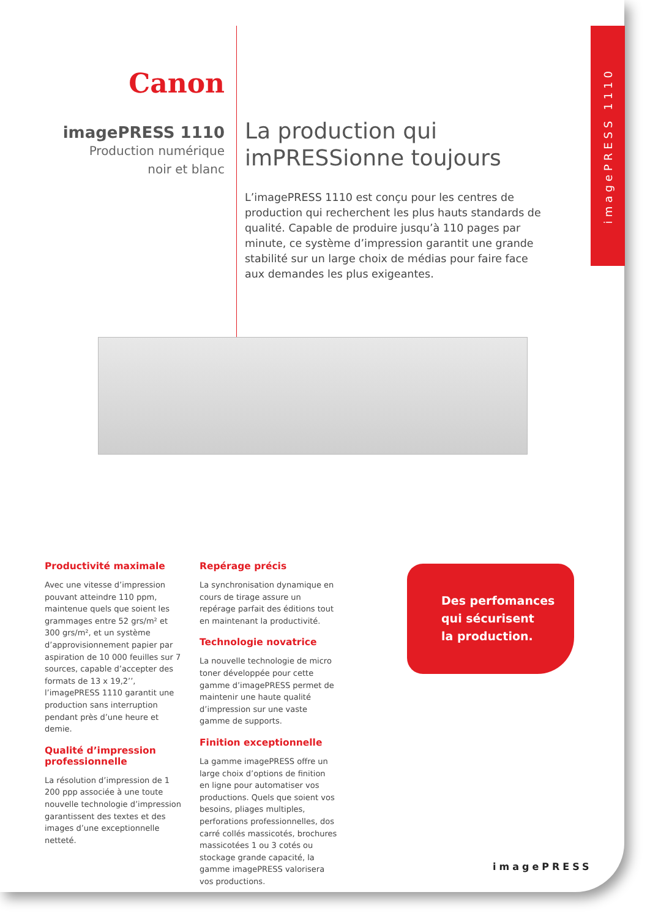imagePRESS 1110
Canon
imagePRESS 1110
Production numérique
noir et blanc
La production qui imPRESSionne toujours
L’imagePRESS 1110 est conçu pour les centres de production qui recherchent les plus hauts standards de qualité. Capable de produire jusqu’à 110 pages par minute, ce système d’impression garantit une grande stabilité sur un large choix de médias pour faire face aux demandes les plus exigeantes.
Productivité maximale
Avec une vitesse d’impression pouvant atteindre 110 ppm, maintenue quels que soient les grammages entre 52 grs/m² et 300 grs/m², et un système d’approvisionnement papier par aspiration de 10 000 feuilles sur 7 sources, capable d’accepter des formats de 13 x 19,2’’, l’imagePRESS 1110 garantit une production sans interruption pendant près d’une heure et demie.
Qualité d’impression professionnelle
La résolution d’impression de 1 200 ppp associée à une toute nouvelle technologie d’impression garantissent des textes et des images d’une exceptionnelle netteté.
Repérage précis
La synchronisation dynamique en cours de tirage assure un repérage parfait des éditions tout en maintenant la productivité.
Technologie novatrice
La nouvelle technologie de micro toner développée pour cette gamme d’imagePRESS permet de maintenir une haute qualité d’impression sur une vaste gamme de supports.
Finition exceptionnelle
La gamme imagePRESS offre un large choix d’options de finition en ligne pour automatiser vos productions. Quels que soient vos besoins, pliages multiples, perforations professionnelles, dos carré collés massicotés, brochures massicotées 1 ou 3 cotés ou stockage grande capacité, la gamme imagePRESS valorisera vos productions.
Des perfomances
qui sécurisent
la production.
imagePRESS